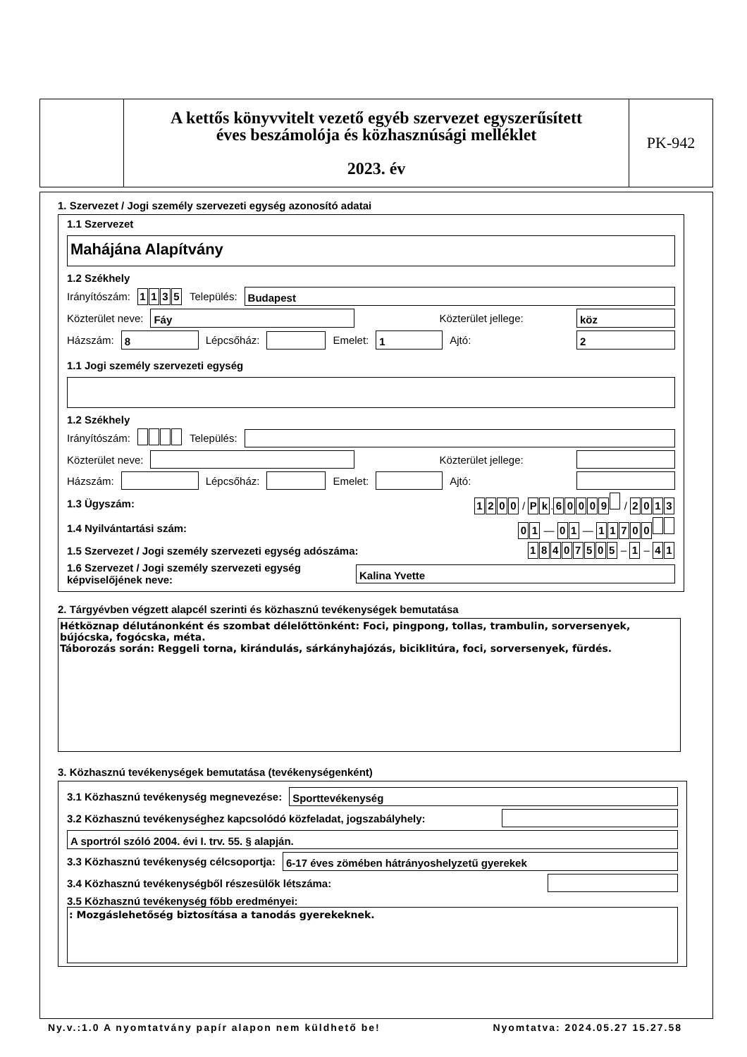A kettős könyvvitelt vezető egyéb szervezet egyszerűsített
éves beszámolója és közhasznúsági melléklet
2023. év
PK-942
1. Szervezet / Jogi személy szervezeti egység azonosító adatai
1.1 Szervezet
Mahájána Alapítvány
1.2 Székhely
Irányítószám: 1135 Település:
Budapest
Közterület neve:
Fáy
Közterület jellege:
köz
Házszám:
8
Lépcsőház:
Emelet:
1
Ajtó:
2
1.1 Jogi személy szervezeti egység
1.2 Székhely
Irányítószám: Település:
Közterület neve:
Közterület jellege:
Házszám:
Lépcsőház:
Emelet:
Ajtó:
1.3 Ügyszám: 1200 / Pk. 60009 / 2013
1.4 Nyilvántartási szám: 01 — 01 — 11700
1.5 Szervezet / Jogi személy szervezeti egység adószáma: 18407505 – 1 – 41
1.6 Szervezet / Jogi személy szervezeti egység képviselőjének neve:
Kalina Yvette
2. Tárgyévben végzett alapcél szerinti és közhasznú tevékenységek bemutatása
Hétköznap délutánonként és szombat délelőttönként: Foci, pingpong, tollas, trambulin, sorversenyek, bújócska, fogócska, méta.
Táborozás során: Reggeli torna, kirándulás, sárkányhajózás, biciklitúra, foci, sorversenyek, fürdés.
3. Közhasznú tevékenységek bemutatása (tevékenységenként)
3.1 Közhasznú tevékenység megnevezése:
Sporttevékenység
3.2 Közhasznú tevékenységhez kapcsolódó közfeladat, jogszabályhely:
A sportról szóló 2004. évi I. trv. 55. § alapján.
3.3 Közhasznú tevékenység célcsoportja:
6-17 éves zömében hátrányoshelyzetű gyerekek
3.4 Közhasznú tevékenységből részesülők létszáma:
3.5 Közhasznú tevékenység főbb eredményei:
: Mozgáslehetőség biztosítása a tanodás gyerekeknek.
Ny.v.:1.0 A nyomtatvány papír alapon nem küldhető be! Nyomtatva: 2024.05.27 15.27.58